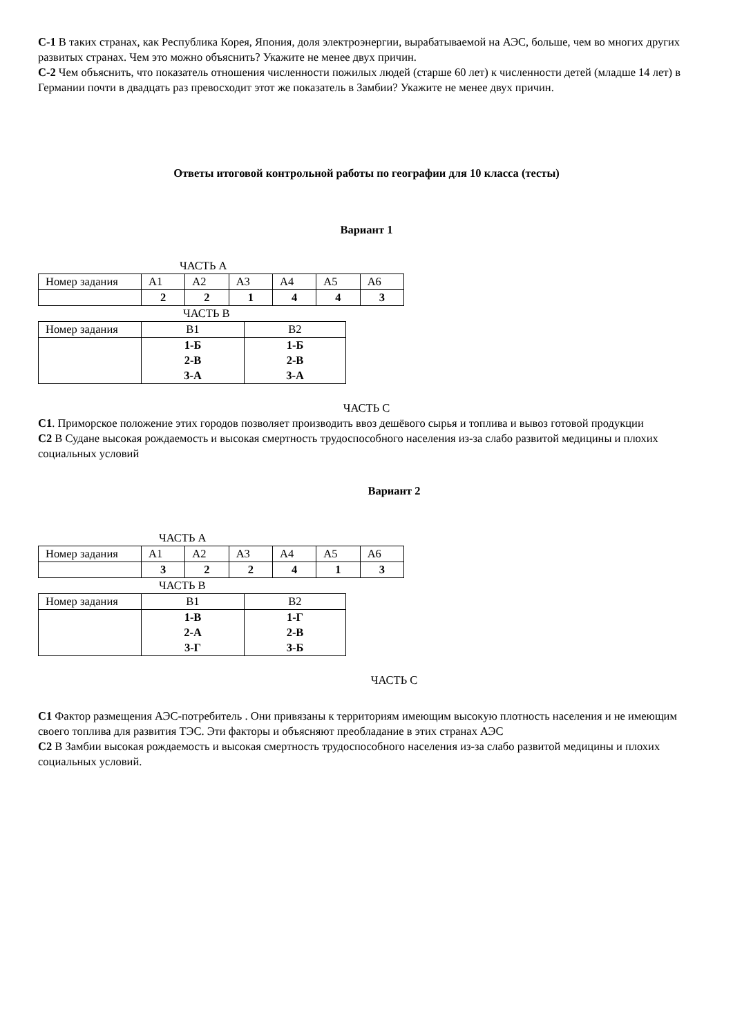С-1 В таких странах, как Республика Корея, Япония, доля электроэнергии, вырабатываемой на АЭС, больше, чем во многих других развитых странах. Чем это можно объяснить? Укажите не менее двух причин.
С-2 Чем объяснить, что показатель отношения численности пожилых людей (старше 60 лет) к численности детей (младше 14 лет) в Германии почти в двадцать раз превосходит этот же показатель в Замбии? Укажите не менее двух причин.
Ответы итоговой контрольной работы по географии для 10 класса (тесты)
Вариант 1
ЧАСТЬ А
| Номер задания | А1 | А2 | А3 | А4 | А5 | А6 |
| | 2 | 2 | 1 | 4 | 4 | 3 |
ЧАСТЬ В
| Номер задания | В1 | В2 |
| | 1-Б 2-В 3-А | 1-Б 2-В 3-А |
ЧАСТЬ С
С1. Приморское положение этих городов позволяет производить ввоз дешёвого сырья и топлива и вывоз готовой продукции
С2 В Судане высокая рождаемость и высокая смертность трудоспособного населения из-за слабо развитой медицины и плохих социальных условий
Вариант 2
ЧАСТЬ А
| Номер задания | А1 | А2 | А3 | А4 | А5 | А6 |
| | 3 | 2 | 2 | 4 | 1 | 3 |
ЧАСТЬ В
| Номер задания | В1 | В2 |
| | 1-В 2-А 3-Г | 1-Г 2-В 3-Б |
ЧАСТЬ С
С1 Фактор размещения АЭС-потребитель . Они привязаны к территориям имеющим высокую плотность населения и не имеющим своего топлива для развития ТЭС. Эти факторы и объясняют преобладание в этих странах АЭС
С2 В Замбии высокая рождаемость и высокая смертность трудоспособного населения из-за слабо развитой медицины и плохих социальных условий.